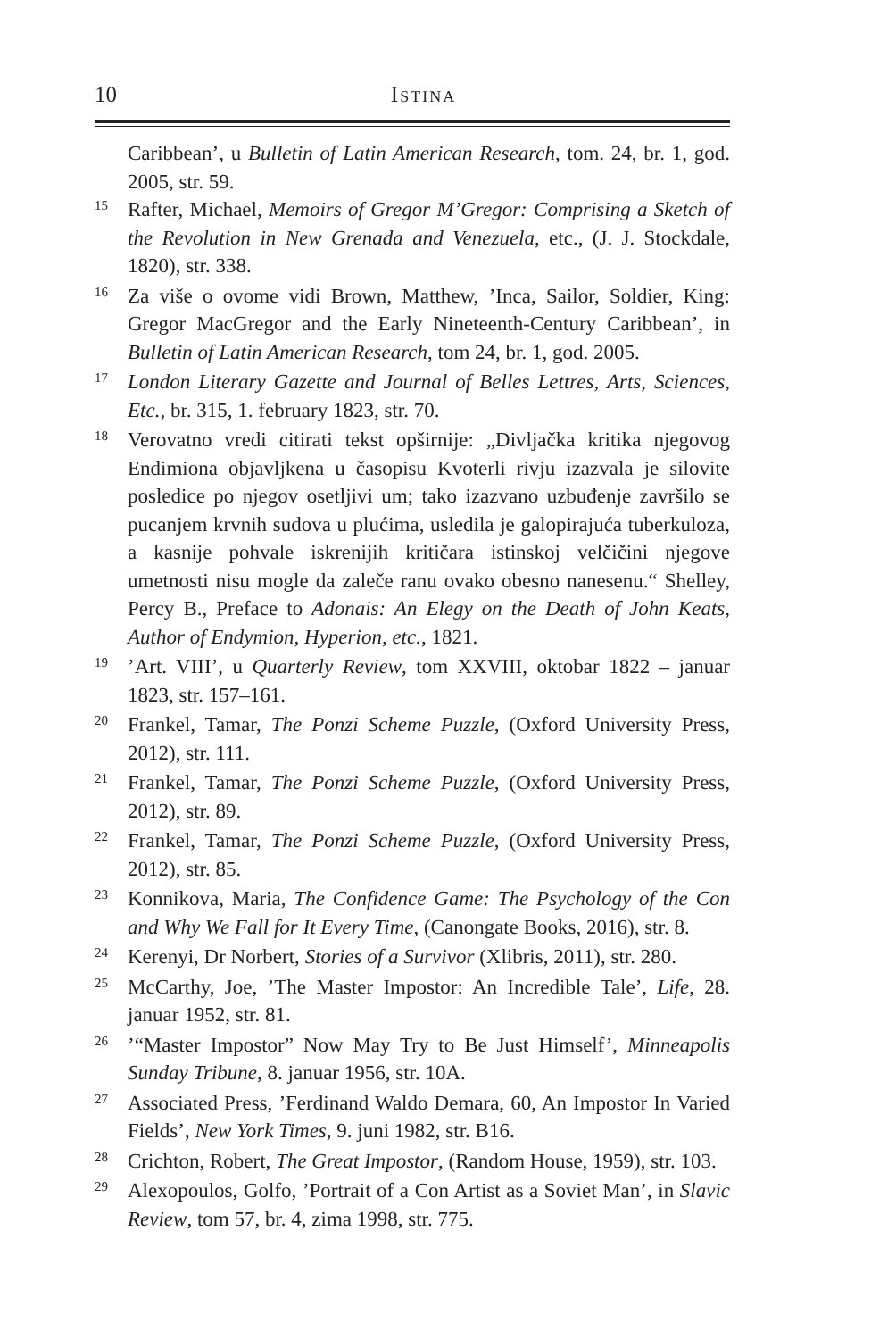10 Istina
Caribbean’, u Bulletin of Latin American Research, tom. 24, br. 1, god. 2005, str. 59.
<sup>15</sup>
Rafter, Michael, Memoirs of Gregor M’Gregor: Comprising a Sketch of the Revolution in New Grenada and Venezuela, etc., (J. J. Stockdale, 1820), str. 338.
<sup>16</sup>
Za više o ovome vidi Brown, Matthew, ’Inca, Sailor, Soldier, King: Gregor MacGregor and the Early Nineteenth-Century Caribbean’, in Bulletin of Latin American Research, tom 24, br. 1, god. 2005.
<sup>17</sup>
London Literary Gazette and Journal of Belles Lettres, Arts, Sciences, Etc., br. 315, 1. february 1823, str. 70.
<sup>18</sup>
Verovatno vredi citirati tekst opširnije: „Divljačka kritika njegovog Endimiona objavljkena u časopisu Kvoterli rivju izazvala je silovite posledice po njegov osetljivi um; tako izazvano uzbuđenje završilo se pucanjem krvnih sudova u plućima, usledila je galopirajuća tuberkuloza, a kasnije pohvale iskrenijih kritičara istinskoj velčičini njegove umetnosti nisu mogle da zaleče ranu ovako obesno nanesenu.“ Shelley, Percy B., Preface to Adonais: An Elegy on the Death of John Keats, Author of Endymion, Hyperion, etc., 1821.
<sup>19</sup>
’Art. VIII’, u Quarterly Review, tom XXVIII, oktobar 1822 – januar 1823, str. 157–161.
<sup>20</sup>
Frankel, Tamar, The Ponzi Scheme Puzzle, (Oxford University Press, 2012), str. 111.
<sup>21</sup>
Frankel, Tamar, The Ponzi Scheme Puzzle, (Oxford University Press, 2012), str. 89.
<sup>22</sup>
Frankel, Tamar, The Ponzi Scheme Puzzle, (Oxford University Press, 2012), str. 85.
<sup>23</sup>
Konnikova, Maria, The Confidence Game: The Psychology of the Con and Why We Fall for It Every Time, (Canongate Books, 2016), str. 8.
<sup>24</sup>
Kerenyi, Dr Norbert, Stories of a Survivor (Xlibris, 2011), str. 280.
<sup>25</sup>
McCarthy, Joe, ’The Master Impostor: An Incredible Tale’, Life, 28. januar 1952, str. 81.
<sup>26</sup>
’“Master Impostor” Now May Try to Be Just Himself’, Minneapolis Sunday Tribune, 8. januar 1956, str. 10A.
<sup>27</sup>
Associated Press, ’Ferdinand Waldo Demara, 60, An Impostor In Varied Fields’, New York Times, 9. juni 1982, str. B16.
<sup>28</sup>
Crichton, Robert, The Great Impostor, (Random House, 1959), str. 103.
<sup>29</sup>
Alexopoulos, Golfo, ’Portrait of a Con Artist as a Soviet Man’, in Slavic Review, tom 57, br. 4, zima 1998, str. 775.